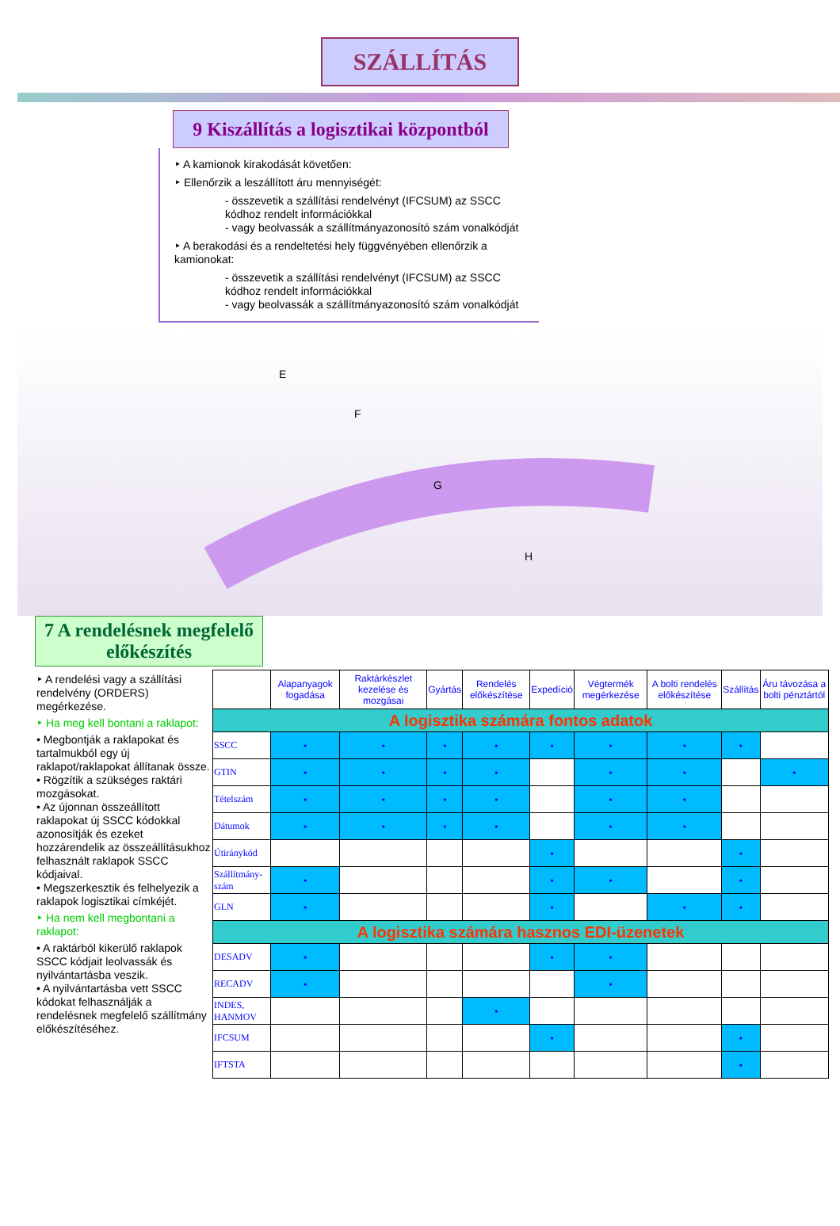SZÁLLÍTÁS
9 Kiszállítás a logisztikai központból
‣ A kamionok kirakodását követően:
‣ Ellenőrzik a leszállított áru mennyiségét:
- összevetik a szállítási rendelvényt (IFCSUM) az SSCC kódhoz rendelt információkkal
- vagy beolvassák a szállítmányazonosító szám vonalkódját
‣ A berakodási és a rendeltetési hely függvényében ellenőrzik a kamionokat:
- összevetik a szállítási rendelvényt (IFCSUM) az SSCC kódhoz rendelt információkkal
- vagy beolvassák a szállítmányazonosító szám vonalkódját
E
F
G
H
7 A rendelésnek megfelelő előkészítés
‣ A rendelési vagy a szállítási rendelvény (ORDERS) megérkezése.
‣ Ha meg kell bontani a raklapot:
• Megbontják a raklapokat és tartalmukból egy új raklapot/raklapokat állítanak össze.
• Rögzítik a szükséges raktári mozgásokat.
• Az újonnan összeállított raklapokat új SSCC kódokkal azonosítják és ezeket hozzárendelik az összeállításukhoz felhasznált raklapok SSCC kódjaival.
• Megszerkesztik és felhelyezik a raklapok logisztikai címkéjét.
‣ Ha nem kell megbontani a raklapot:
• A raktárból kikerülő raklapok SSCC kódjait leolvassák és nyilvántartásba veszik.
• A nyilvántartásba vett SSCC kódokat felhasználják a rendelésnek megfelelő szállítmány előkészítéséhez.
| | Alapanyagok fogadása | Raktárkészlet kezelése és mozgásai | Gyártás | Rendelés előkészítése | Expedíció | Végtermék megérkezése | A bolti rendelés előkészítése | Szállítás | Áru távozása a bolti pénztártól |
| --- | --- | --- | --- | --- | --- | --- | --- | --- | --- |
| A logisztika számára fontos adatok | | | | | | | | | |
| SSCC | • | • | • | • | • | • | • | • | |
| GTIN | • | • | • | • | | • | • | | • |
| Tételszám | • | • | • | • | | • | • | | |
| Dátumok | • | • | • | • | | • | • | | |
| Útiránykód | | | | | • | | | • | |
| Szállítmány-szám | • | | | | • | • | | • | |
| GLN | • | | | | • | | • | • | |
| A logisztika számára hasznos EDI-üzenetek | | | | | | | | | |
| DESADV | • | | | | • | • | | | |
| RECADV | • | | | | | • | | | |
| INDES, HANMOV | | | | • | | | | | |
| IFCSUM | | | | | • | | | • | |
| IFTSTA | | | | | | | | • | |